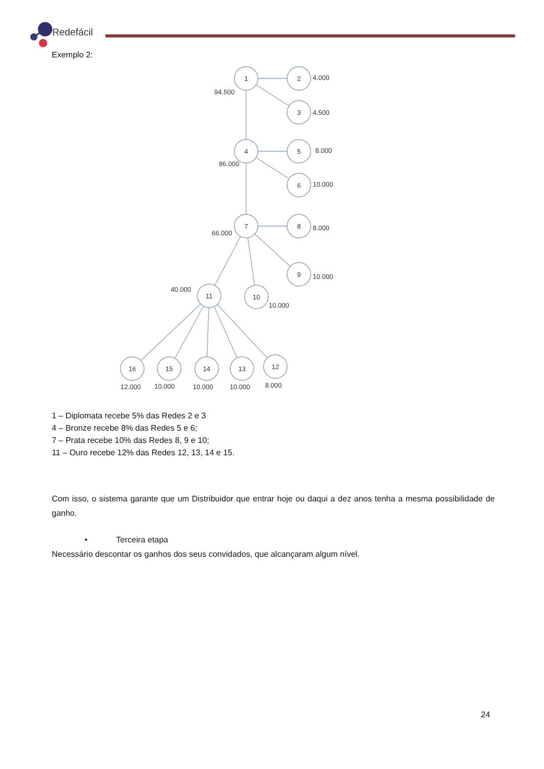Redefácil
Exemplo 2:
1
2
3
4
5
6
7
8
9
10
11
16
15
14
13
12
4.000
94.500
4.500
8.000
86.000
10.000
66.000
8.000
10.000
40.000
10.000
12.000
10.000
10.000
10.000
8.000
1 – Diplomata recebe 5% das Redes 2 e 3
4 – Bronze recebe 8% das Redes 5 e 6;
7 – Prata recebe 10% das Redes 8, 9 e 10;
11 – Ouro recebe 12% das Redes 12, 13, 14 e 15.
Com isso, o sistema garante que um Distribuidor que entrar hoje ou daqui a dez anos tenha a mesma possibilidade de ganho.
• Terceira etapa
Necessário descontar os ganhos dos seus convidados, que alcançaram algum nível.
24